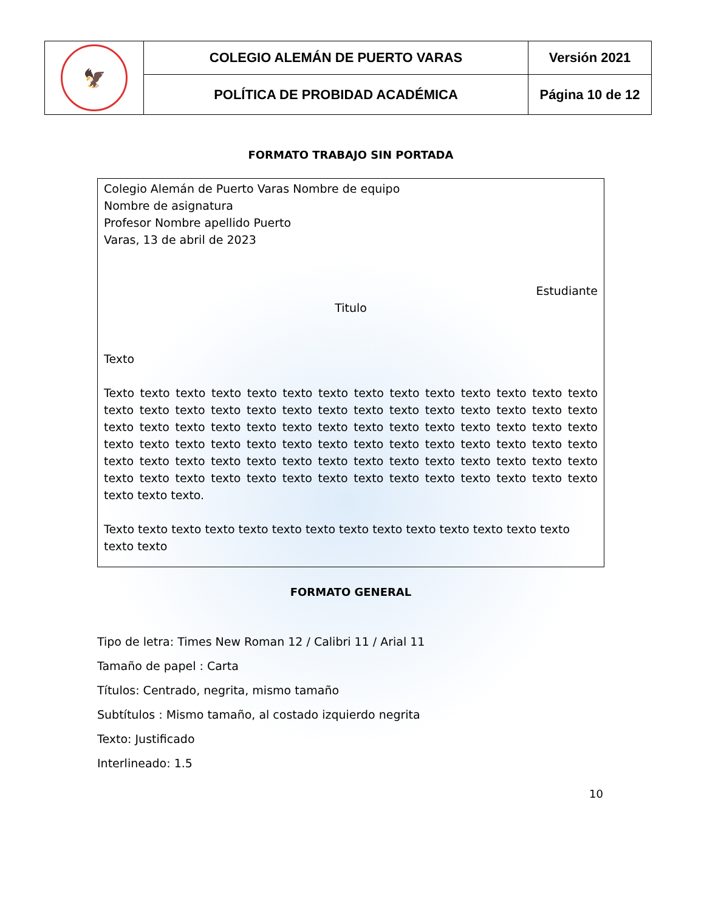| 🦅 | COLEGIO ALEMÁN DE PUERTO VARAS | Versión 2021 |
| | POLÍTICA DE PROBIDAD ACADÉMICA | Página 10 de 12 |
FORMATO TRABAJO SIN PORTADA
Colegio Alemán de Puerto Varas Nombre de equipo
Nombre de asignatura
Profesor Nombre apellido Puerto
Varas, 13 de abril de 2023
Estudiante
Titulo
Texto
Texto texto texto texto texto texto texto texto texto texto texto texto texto texto texto texto texto texto texto texto texto texto texto texto texto texto texto texto texto texto texto texto texto texto texto texto texto texto texto texto texto texto texto texto texto texto texto texto texto texto texto texto texto texto texto texto texto texto texto texto texto texto texto texto texto texto texto texto texto texto texto texto texto texto texto texto texto texto texto texto texto texto texto texto texto texto texto.
Texto texto texto texto texto texto texto texto texto texto texto texto texto texto texto texto
FORMATO GENERAL
Tipo de letra: Times New Roman 12 / Calibri 11 / Arial 11
Tamaño de papel : Carta
Títulos: Centrado, negrita, mismo tamaño
Subtítulos : Mismo tamaño, al costado izquierdo negrita
Texto: Justificado
Interlineado: 1.5
10